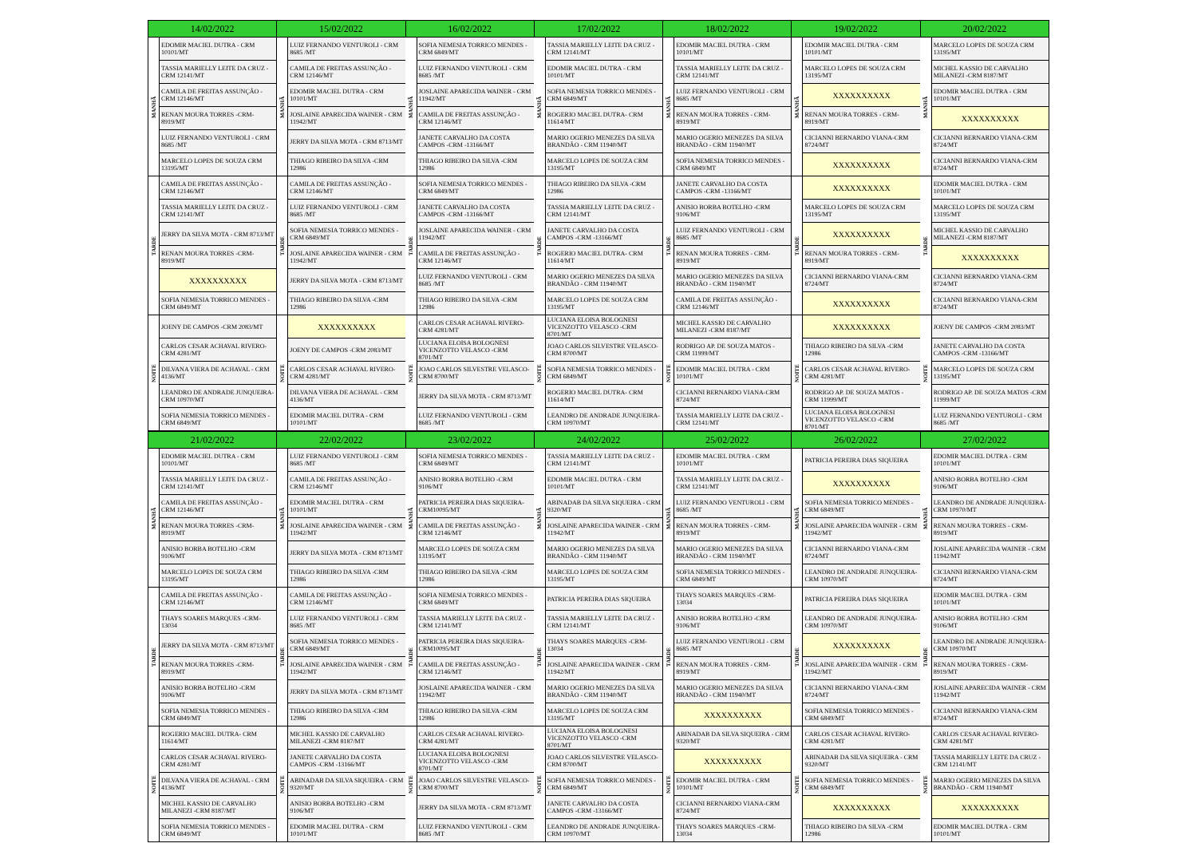| 14/02/2022 | | 15/02/2022 | | 16/02/2022 | | 17/02/2022 | | 18/02/2022 | | 19/02/2022 | | 20/02/2022 | |
| --- | --- | --- | --- | --- | --- | --- | --- | --- | --- | --- | --- | --- | --- |
| MANHÃ | EDOMIR MACIEL DUTRA - CRM 10101/MT | MANHÃ | LUIZ FERNANDO VENTUROLI - CRM 8685 /MT | MANHÃ | SOFIA NEMESIA TORRICO MENDES -CRM 6849/MT | MANHÃ | TASSIA MARIELLY LEITE DA CRUZ - CRM 12141/MT | MANHÃ | EDOMIR MACIEL DUTRA - CRM 10101/MT | MANHÃ | EDOMIR MACIEL DUTRA - CRM 10101/MT | MANHÃ | MARCELO LOPES DE SOUZA CRM 13195/MT |
| | TASSIA MARIELLY LEITE DA CRUZ - CRM 12141/MT | | CAMILA DE FREITAS ASSUNÇÃO - CRM 12146/MT | | LUIZ FERNANDO VENTUROLI - CRM 8685 /MT | | EDOMIR MACIEL DUTRA - CRM 10101/MT | | TASSIA MARIELLY LEITE DA CRUZ - CRM 12141/MT | | MARCELO LOPES DE SOUZA CRM 13195/MT | | MICHEL KASSIO DE CARVALHO MILANEZI -CRM 8187/MT |
| | CAMILA DE FREITAS ASSUNÇÃO - CRM 12146/MT | | EDOMIR MACIEL DUTRA - CRM 10101/MT | | JOSLAINE APARECIDA WAINER - CRM 11942/MT | | SOFIA NEMESIA TORRICO MENDES -CRM 6849/MT | | LUIZ FERNANDO VENTUROLI - CRM 8685 /MT | | XXXXXXXXXX | | EDOMIR MACIEL DUTRA - CRM 10101/MT |
| | RENAN MOURA TORRES -CRM-8919/MT | | JOSLAINE APARECIDA WAINER - CRM 11942/MT | | CAMILA DE FREITAS ASSUNÇÃO - CRM 12146/MT | | ROGERIO MACIEL DUTRA- CRM 11614/MT | | RENAN MOURA TORRES - CRM-8919/MT | | RENAN MOURA TORRES - CRM-8919/MT | | XXXXXXXXXX |
| | LUIZ FERNANDO VENTUROLI - CRM 8685 /MT | | JERRY DA SILVA MOTA - CRM 8713/MT | | JANETE CARVALHO DA COSTA CAMPOS -CRM -13166/MT | | MARIO OGERIO MENEZES DA SILVA BRANDÃO - CRM 11940/MT | | MARIO OGERIO MENEZES DA SILVA BRANDÃO - CRM 11940/MT | | CICIANNI BERNARDO VIANA-CRM 8724/MT | | CICIANNI BERNARDO VIANA-CRM 8724/MT |
| | MARCELO LOPES DE SOUZA CRM 13195/MT | | THIAGO RIBEIRO DA SILVA -CRM 12986 | | THIAGO RIBEIRO DA SILVA -CRM 12986 | | MARCELO LOPES DE SOUZA CRM 13195/MT | | SOFIA NEMESIA TORRICO MENDES -CRM 6849/MT | | XXXXXXXXXX | | CICIANNI BERNARDO VIANA-CRM 8724/MT |
| TARDE | CAMILA DE FREITAS ASSUNÇÃO - CRM 12146/MT | TARDE | CAMILA DE FREITAS ASSUNÇÃO - CRM 12146/MT | TARDE | SOFIA NEMESIA TORRICO MENDES -CRM 6849/MT | TARDE | THIAGO RIBEIRO DA SILVA -CRM 12986 | TARDE | JANETE CARVALHO DA COSTA CAMPOS -CRM -13166/MT | TARDE | XXXXXXXXXX | TARDE | EDOMIR MACIEL DUTRA - CRM 10101/MT |
| | TASSIA MARIELLY LEITE DA CRUZ - CRM 12141/MT | | LUIZ FERNANDO VENTUROLI - CRM 8685 /MT | | JANETE CARVALHO DA COSTA CAMPOS -CRM -13166/MT | | TASSIA MARIELLY LEITE DA CRUZ - CRM 12141/MT | | ANISIO BORBA BOTELHO -CRM 9106/MT | | MARCELO LOPES DE SOUZA CRM 13195/MT | | MARCELO LOPES DE SOUZA CRM 13195/MT |
| | JERRY DA SILVA MOTA - CRM 8713/MT | | SOFIA NEMESIA TORRICO MENDES -CRM 6849/MT | | JOSLAINE APARECIDA WAINER - CRM 11942/MT | | JANETE CARVALHO DA COSTA CAMPOS -CRM -13166/MT | | LUIZ FERNANDO VENTUROLI - CRM 8685 /MT | | XXXXXXXXXX | | MICHEL KASSIO DE CARVALHO MILANEZI -CRM 8187/MT |
| | RENAN MOURA TORRES -CRM-8919/MT | | JOSLAINE APARECIDA WAINER - CRM 11942/MT | | CAMILA DE FREITAS ASSUNÇÃO - CRM 12146/MT | | ROGERIO MACIEL DUTRA- CRM 11614/MT | | RENAN MOURA TORRES - CRM-8919/MT | | RENAN MOURA TORRES - CRM-8919/MT | | XXXXXXXXXX |
| | XXXXXXXXXX | | JERRY DA SILVA MOTA - CRM 8713/MT | | LUIZ FERNANDO VENTUROLI - CRM 8685 /MT | | MARIO OGERIO MENEZES DA SILVA BRANDÃO - CRM 11940/MT | | MARIO OGERIO MENEZES DA SILVA BRANDÃO - CRM 11940/MT | | CICIANNI BERNARDO VIANA-CRM 8724/MT | | CICIANNI BERNARDO VIANA-CRM 8724/MT |
| | SOFIA NEMESIA TORRICO MENDES -CRM 6849/MT | | THIAGO RIBEIRO DA SILVA -CRM 12986 | | THIAGO RIBEIRO DA SILVA -CRM 12986 | | MARCELO LOPES DE SOUZA CRM 13195/MT | | CAMILA DE FREITAS ASSUNÇÃO - CRM 12146/MT | | XXXXXXXXXX | | CICIANNI BERNARDO VIANA-CRM 8724/MT |
| NOITE | JOENY DE CAMPOS -CRM 2083/MT | NOITE | XXXXXXXXXX | NOITE | CARLOS CESAR ACHAVAL RIVERO- CRM 4281/MT | NOITE | LUCIANA ELOISA BOLOGNESI VICENZOTTO VELASCO -CRM 8701/MT | NOITE | MICHEL KASSIO DE CARVALHO MILANEZI -CRM 8187/MT | NOITE | XXXXXXXXXX | NOITE | JOENY DE CAMPOS -CRM 2083/MT |
| | CARLOS CESAR ACHAVAL RIVERO- CRM 4281/MT | | JOENY DE CAMPOS -CRM 2083/MT | | LUCIANA ELOISA BOLOGNESI VICENZOTTO VELASCO -CRM 8701/MT | | JOAO CARLOS SILVESTRE VELASCO-CRM 8700/MT | | RODRIGO AP. DE SOUZA MATOS - CRM 11999/MT | | THIAGO RIBEIRO DA SILVA -CRM 12986 | | JANETE CARVALHO DA COSTA CAMPOS -CRM -13166/MT |
| | DILVANA VIERA DE ACHAVAL - CRM 4136/MT | | CARLOS CESAR ACHAVAL RIVERO- CRM 4281/MT | | JOAO CARLOS SILVESTRE VELASCO-CRM 8700/MT | | SOFIA NEMESIA TORRICO MENDES -CRM 6849/MT | | EDOMIR MACIEL DUTRA - CRM 10101/MT | | CARLOS CESAR ACHAVAL RIVERO- CRM 4281/MT | | MARCELO LOPES DE SOUZA CRM 13195/MT |
| | LEANDRO DE ANDRADE JUNQUEIRA- CRM 10970/MT | | DILVANA VIERA DE ACHAVAL - CRM 4136/MT | | JERRY DA SILVA MOTA - CRM 8713/MT | | ROGERIO MACIEL DUTRA- CRM 11614/MT | | CICIANNI BERNARDO VIANA-CRM 8724/MT | | RODRIGO AP. DE SOUZA MATOS - CRM 11999/MT | | RODRIGO AP. DE SOUZA MATOS -CRM 11999/MT |
| | SOFIA NEMESIA TORRICO MENDES -CRM 6849/MT | | EDOMIR MACIEL DUTRA - CRM 10101/MT | | LUIZ FERNANDO VENTUROLI - CRM 8685 /MT | | LEANDRO DE ANDRADE JUNQUEIRA- CRM 10970/MT | | TASSIA MARIELLY LEITE DA CRUZ - CRM 12141/MT | | LUCIANA ELOISA BOLOGNESI VICENZOTTO VELASCO -CRM 8701/MT | | LUIZ FERNANDO VENTUROLI - CRM 8685 /MT |
| 21/02/2022 | | 22/02/2022 | | 23/02/2022 | | 24/02/2022 | | 25/02/2022 | | 26/02/2022 | | 27/02/2022 | |
| --- | --- | --- | --- | --- | --- | --- | --- | --- | --- | --- | --- | --- | --- |
| MANHÃ | EDOMIR MACIEL DUTRA - CRM 10101/MT | MANHÃ | LUIZ FERNANDO VENTUROLI - CRM 8685 /MT | MANHÃ | SOFIA NEMESIA TORRICO MENDES -CRM 6849/MT | MANHÃ | TASSIA MARIELLY LEITE DA CRUZ - CRM 12141/MT | MANHÃ | EDOMIR MACIEL DUTRA - CRM 10101/MT | MANHÃ | PATRICIA PEREIRA DIAS SIQUEIRA | MANHÃ | EDOMIR MACIEL DUTRA - CRM 10101/MT |
| | TASSIA MARIELLY LEITE DA CRUZ - CRM 12141/MT | | CAMILA DE FREITAS ASSUNÇÃO - CRM 12146/MT | | ANISIO BORBA BOTELHO -CRM 9106/MT | | EDOMIR MACIEL DUTRA - CRM 10101/MT | | TASSIA MARIELLY LEITE DA CRUZ - CRM 12141/MT | | XXXXXXXXXX | | ANISIO BORBA BOTELHO -CRM 9106/MT |
| | CAMILA DE FREITAS ASSUNÇÃO - CRM 12146/MT | | EDOMIR MACIEL DUTRA - CRM 10101/MT | | PATRICIA PEREIRA DIAS SIQUEIRA- CRM10095/MT | | ABINADAB DA SILVA SIQUEIRA - CRM 9320/MT | | LUIZ FERNANDO VENTUROLI - CRM 8685 /MT | | SOFIA NEMESIA TORRICO MENDES -CRM 6849/MT | | LEANDRO DE ANDRADE JUNQUEIRA- CRM 10970/MT |
| | RENAN MOURA TORRES -CRM-8919/MT | | JOSLAINE APARECIDA WAINER - CRM 11942/MT | | CAMILA DE FREITAS ASSUNÇÃO - CRM 12146/MT | | JOSLAINE APARECIDA WAINER - CRM 11942/MT | | RENAN MOURA TORRES - CRM-8919/MT | | JOSLAINE APARECIDA WAINER - CRM 11942/MT | | RENAN MOURA TORRES - CRM-8919/MT |
| | ANISIO BORBA BOTELHO -CRM 9106/MT | | JERRY DA SILVA MOTA - CRM 8713/MT | | MARCELO LOPES DE SOUZA CRM 13195/MT | | MARIO OGERIO MENEZES DA SILVA BRANDÃO - CRM 11940/MT | | MARIO OGERIO MENEZES DA SILVA BRANDÃO - CRM 11940/MT | | CICIANNI BERNARDO VIANA-CRM 8724/MT | | JOSLAINE APARECIDA WAINER - CRM 11942/MT |
| | MARCELO LOPES DE SOUZA CRM 13195/MT | | THIAGO RIBEIRO DA SILVA -CRM 12986 | | THIAGO RIBEIRO DA SILVA -CRM 12986 | | MARCELO LOPES DE SOUZA CRM 13195/MT | | SOFIA NEMESIA TORRICO MENDES -CRM 6849/MT | | LEANDRO DE ANDRADE JUNQUEIRA- CRM 10970/MT | | CICIANNI BERNARDO VIANA-CRM 8724/MT |
| TARDE | CAMILA DE FREITAS ASSUNÇÃO - CRM 12146/MT | TARDE | CAMILA DE FREITAS ASSUNÇÃO - CRM 12146/MT | TARDE | SOFIA NEMESIA TORRICO MENDES -CRM 6849/MT | TARDE | PATRICIA PEREIRA DIAS SIQUEIRA | TARDE | THAYS SOARES MARQUES -CRM-13034 | TARDE | PATRICIA PEREIRA DIAS SIQUEIRA | TARDE | EDOMIR MACIEL DUTRA - CRM 10101/MT |
| | THAYS SOARES MARQUES -CRM-13034 | | LUIZ FERNANDO VENTUROLI - CRM 8685 /MT | | TASSIA MARIELLY LEITE DA CRUZ - CRM 12141/MT | | TASSIA MARIELLY LEITE DA CRUZ - CRM 12141/MT | | ANISIO BORBA BOTELHO -CRM 9106/MT | | LEANDRO DE ANDRADE JUNQUEIRA- CRM 10970/MT | | ANISIO BORBA BOTELHO -CRM 9106/MT |
| | JERRY DA SILVA MOTA - CRM 8713/MT | | SOFIA NEMESIA TORRICO MENDES -CRM 6849/MT | | PATRICIA PEREIRA DIAS SIQUEIRA- CRM10095/MT | | THAYS SOARES MARQUES -CRM-13034 | | LUIZ FERNANDO VENTUROLI - CRM 8685 /MT | | XXXXXXXXXX | | LEANDRO DE ANDRADE JUNQUEIRA- CRM 10970/MT |
| | RENAN MOURA TORRES -CRM-8919/MT | | JOSLAINE APARECIDA WAINER - CRM 11942/MT | | CAMILA DE FREITAS ASSUNÇÃO - CRM 12146/MT | | JOSLAINE APARECIDA WAINER - CRM 11942/MT | | RENAN MOURA TORRES - CRM-8919/MT | | JOSLAINE APARECIDA WAINER - CRM 11942/MT | | RENAN MOURA TORRES - CRM-8919/MT |
| | ANISIO BORBA BOTELHO -CRM 9106/MT | | JERRY DA SILVA MOTA - CRM 8713/MT | | JOSLAINE APARECIDA WAINER - CRM 11942/MT | | MARIO OGERIO MENEZES DA SILVA BRANDÃO - CRM 11940/MT | | MARIO OGERIO MENEZES DA SILVA BRANDÃO - CRM 11940/MT | | CICIANNI BERNARDO VIANA-CRM 8724/MT | | JOSLAINE APARECIDA WAINER - CRM 11942/MT |
| | SOFIA NEMESIA TORRICO MENDES -CRM 6849/MT | | THIAGO RIBEIRO DA SILVA -CRM 12986 | | THIAGO RIBEIRO DA SILVA -CRM 12986 | | MARCELO LOPES DE SOUZA CRM 13195/MT | | XXXXXXXXXX | | SOFIA NEMESIA TORRICO MENDES -CRM 6849/MT | | CICIANNI BERNARDO VIANA-CRM 8724/MT |
| NOITE | ROGERIO MACIEL DUTRA- CRM 11614/MT | NOITE | MICHEL KASSIO DE CARVALHO MILANEZI -CRM 8187/MT | NOITE | CARLOS CESAR ACHAVAL RIVERO- CRM 4281/MT | NOITE | LUCIANA ELOISA BOLOGNESI VICENZOTTO VELASCO -CRM 8701/MT | NOITE | ABINADAB DA SILVA SIQUEIRA - CRM 9320/MT | NOITE | CARLOS CESAR ACHAVAL RIVERO- CRM 4281/MT | NOITE | CARLOS CESAR ACHAVAL RIVERO- CRM 4281/MT |
| | CARLOS CESAR ACHAVAL RIVERO- CRM 4281/MT | | JANETE CARVALHO DA COSTA CAMPOS -CRM -13166/MT | | LUCIANA ELOISA BOLOGNESI VICENZOTTO VELASCO -CRM 8701/MT | | JOAO CARLOS SILVESTRE VELASCO-CRM 8700/MT | | XXXXXXXXXX | | ABINADAB DA SILVA SIQUEIRA - CRM 9320/MT | | TASSIA MARIELLY LEITE DA CRUZ - CRM 12141/MT |
| | DILVANA VIERA DE ACHAVAL - CRM 4136/MT | | ABINADAB DA SILVA SIQUEIRA - CRM 9320/MT | | JOAO CARLOS SILVESTRE VELASCO-CRM 8700/MT | | SOFIA NEMESIA TORRICO MENDES -CRM 6849/MT | | EDOMIR MACIEL DUTRA - CRM 10101/MT | | SOFIA NEMESIA TORRICO MENDES -CRM 6849/MT | | MARIO OGERIO MENEZES DA SILVA BRANDÃO - CRM 11940/MT |
| | MICHEL KASSIO DE CARVALHO MILANEZI -CRM 8187/MT | | ANISIO BORBA BOTELHO -CRM 9106/MT | | JERRY DA SILVA MOTA - CRM 8713/MT | | JANETE CARVALHO DA COSTA CAMPOS -CRM -13166/MT | | CICIANNI BERNARDO VIANA-CRM 8724/MT | | XXXXXXXXXX | | XXXXXXXXXX |
| | SOFIA NEMESIA TORRICO MENDES -CRM 6849/MT | | EDOMIR MACIEL DUTRA - CRM 10101/MT | | LUIZ FERNANDO VENTUROLI - CRM 8685 /MT | | LEANDRO DE ANDRADE JUNQUEIRA- CRM 10970/MT | | THAYS SOARES MARQUES -CRM-13034 | | THIAGO RIBEIRO DA SILVA -CRM 12986 | | EDOMIR MACIEL DUTRA - CRM 10101/MT |